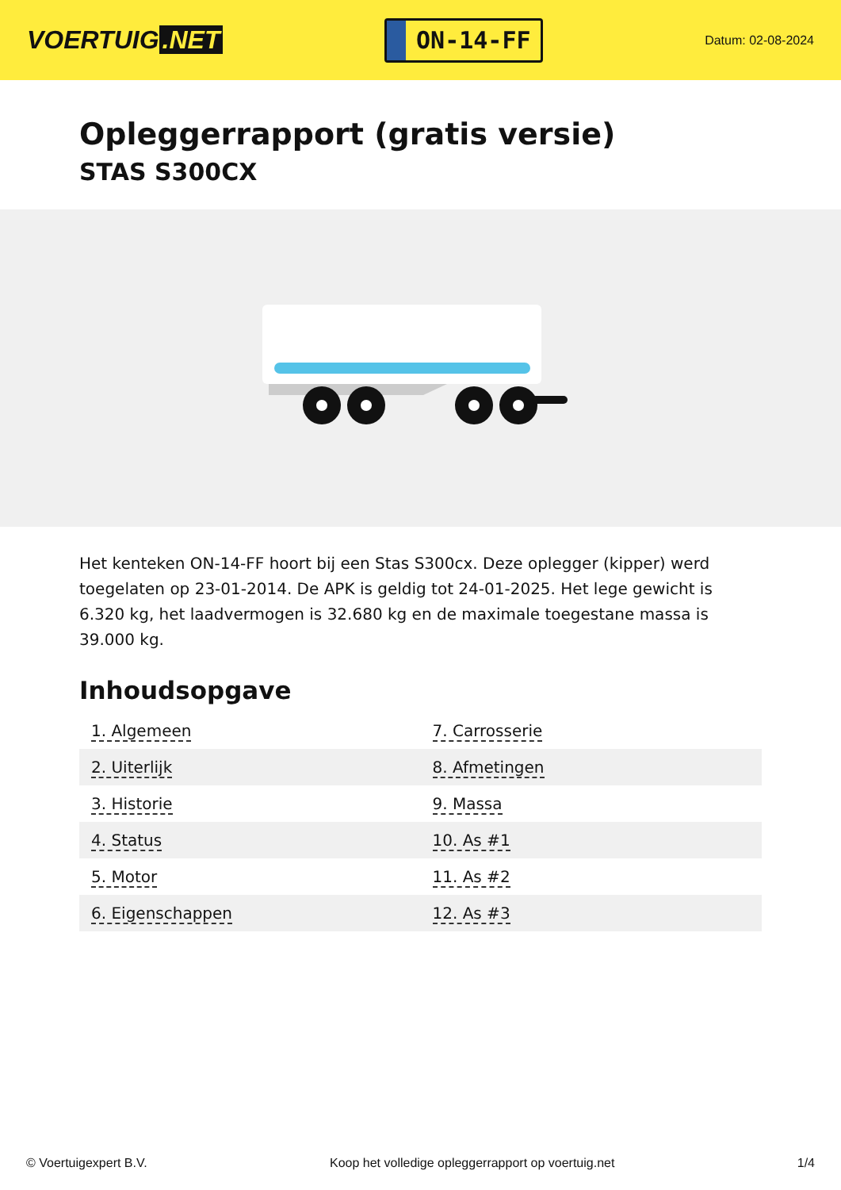VOERTUIG.NET
ON-14-FF
Datum: 02-08-2024
Opleggerrapport (gratis versie)
STAS S300CX
Het kenteken ON-14-FF hoort bij een Stas S300cx. Deze oplegger (kipper) werd toegelaten op 23-01-2014. De APK is geldig tot 24-01-2025. Het lege gewicht is 6.320 kg, het laadvermogen is 32.680 kg en de maximale toegestane massa is 39.000 kg.
Inhoudsopgave
| 1. Algemeen | 7. Carrosserie |
| 2. Uiterlijk | 8. Afmetingen |
| 3. Historie | 9. Massa |
| 4. Status | 10. As #1 |
| 5. Motor | 11. As #2 |
| 6. Eigenschappen | 12. As #3 |
© Voertuigexpert B.V. Koop het volledige opleggerrapport op voertuig.net 1/4